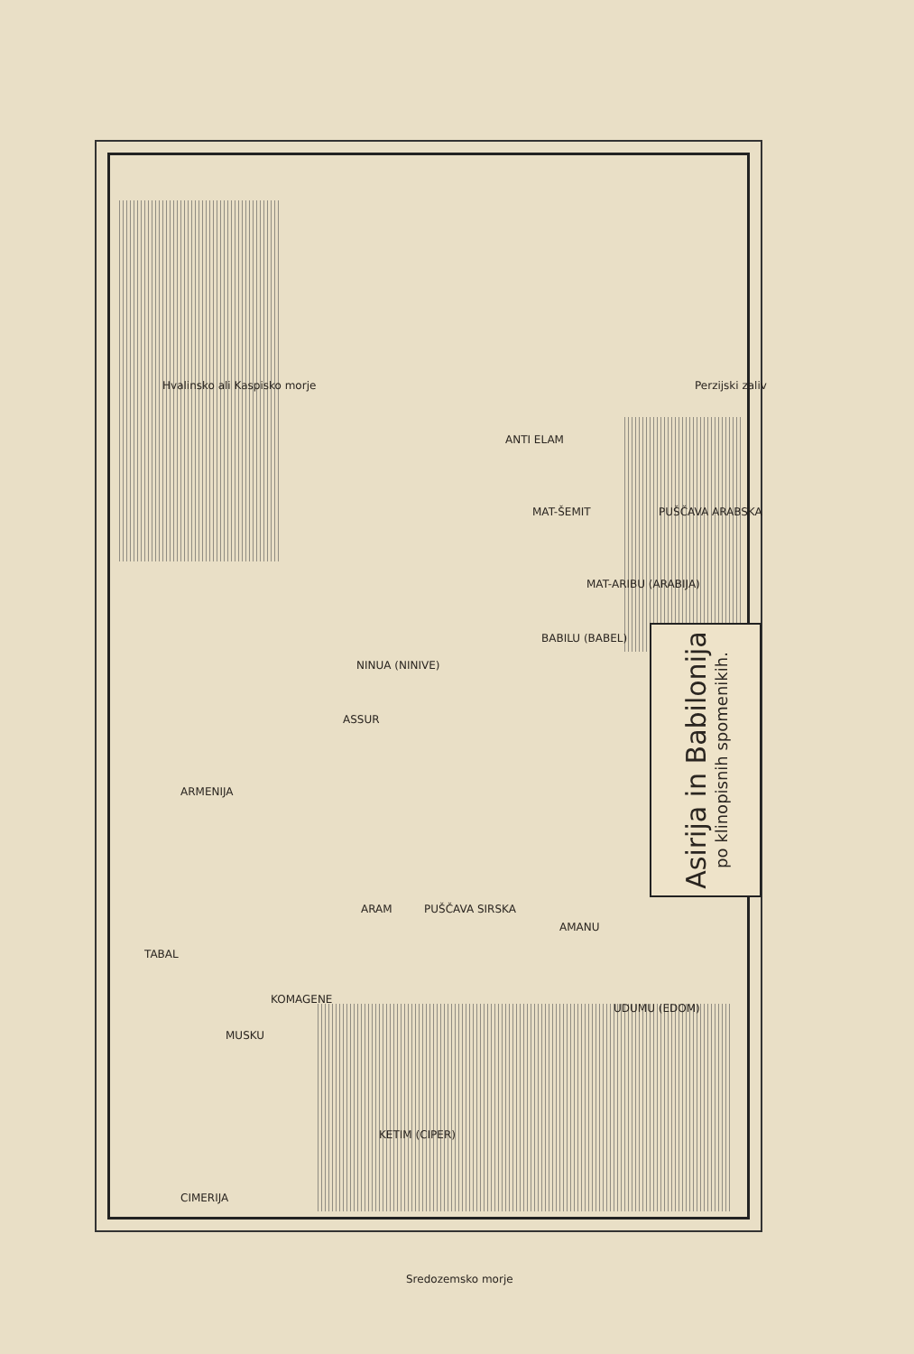Asirija in Babilonija
po klinopisnih spomenikih.
Hvalinsko ali Kaspisko morje
ARMENIJA
TABAL
ASSUR
NINUA (NINIVE)
BABILU (BABEL)
MAT-ŠEMIT
ANTI ELAM
MAT-ARIBU (ARABIJA)
PUŠČAVA ARABSKA
Perzijski zaliv
ARAM PUŠČAVA SIRSKA
KOMAGENE
MUSKU
AMANU
UDUMU (EDOM)
CIMERIJA
KETIM (CIPER)
Sredozemsko morje